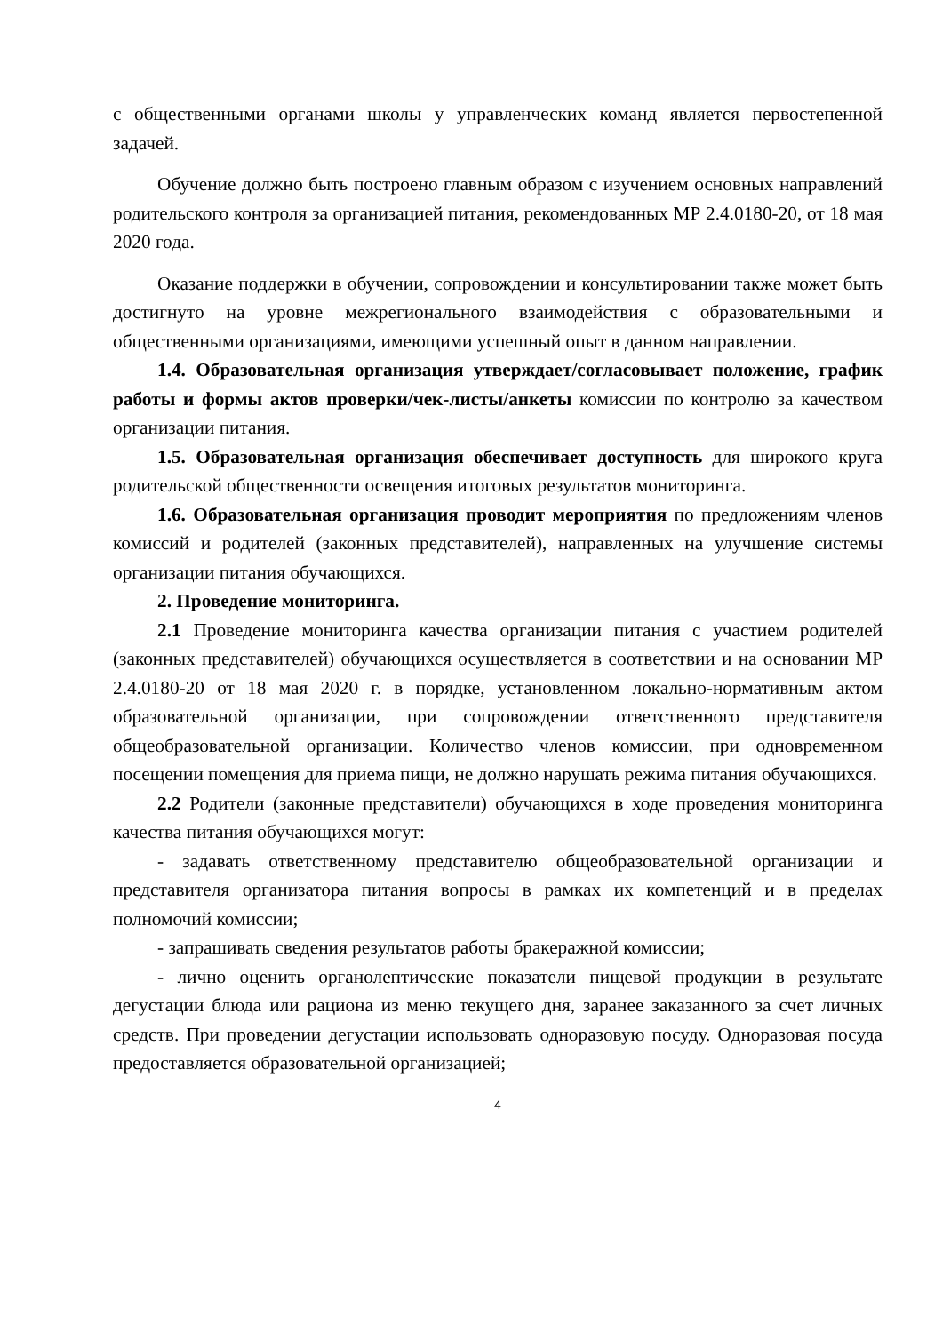с общественными органами школы у управленческих команд является первостепенной задачей.
Обучение должно быть построено главным образом с изучением основных направлений родительского контроля за организацией питания, рекомендованных МР 2.4.0180-20, от 18 мая 2020 года.
Оказание поддержки в обучении, сопровождении и консультировании также может быть достигнуто на уровне межрегионального взаимодействия с образовательными и общественными организациями, имеющими успешный опыт в данном направлении.
1.4. Образовательная организация утверждает/согласовывает положение, график работы и формы актов проверки/чек-листы/анкеты комиссии по контролю за качеством организации питания.
1.5. Образовательная организация обеспечивает доступность для широкого круга родительской общественности освещения итоговых результатов мониторинга.
1.6. Образовательная организация проводит мероприятия по предложениям членов комиссий и родителей (законных представителей), направленных на улучшение системы организации питания обучающихся.
2. Проведение мониторинга.
2.1 Проведение мониторинга качества организации питания с участием родителей (законных представителей) обучающихся осуществляется в соответствии и на основании МР 2.4.0180-20 от 18 мая 2020 г. в порядке, установленном локально-нормативным актом образовательной организации, при сопровождении ответственного представителя общеобразовательной организации. Количество членов комиссии, при одновременном посещении помещения для приема пищи, не должно нарушать режима питания обучающихся.
2.2 Родители (законные представители) обучающихся в ходе проведения мониторинга качества питания обучающихся могут:
- задавать ответственному представителю общеобразовательной организации и представителя организатора питания вопросы в рамках их компетенций и в пределах полномочий комиссии;
- запрашивать сведения результатов работы бракеражной комиссии;
- лично оценить органолептические показатели пищевой продукции в результате дегустации блюда или рациона из меню текущего дня, заранее заказанного за счет личных средств. При проведении дегустации использовать одноразовую посуду. Одноразовая посуда предоставляется образовательной организацией;
4